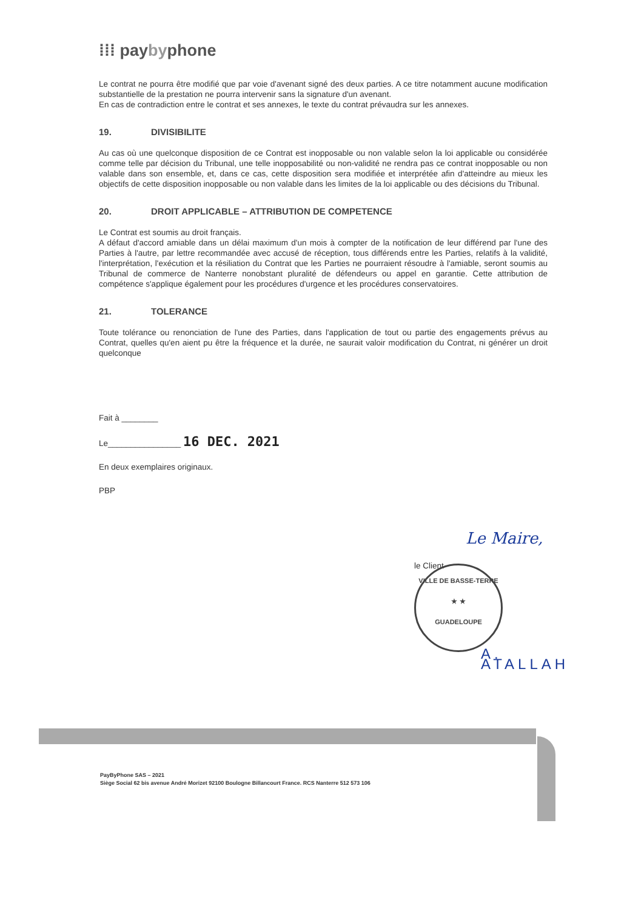⁞⁞⁞ paybyphone
Le contrat ne pourra être modifié que par voie d'avenant signé des deux parties. A ce titre notamment aucune modification substantielle de la prestation ne pourra intervenir sans la signature d'un avenant.
En cas de contradiction entre le contrat et ses annexes, le texte du contrat prévaudra sur les annexes.
19. DIVISIBILITE
Au cas où une quelconque disposition de ce Contrat est inopposable ou non valable selon la loi applicable ou considérée comme telle par décision du Tribunal, une telle inopposabilité ou non-validité ne rendra pas ce contrat inopposable ou non valable dans son ensemble, et, dans ce cas, cette disposition sera modifiée et interprétée afin d'atteindre au mieux les objectifs de cette disposition inopposable ou non valable dans les limites de la loi applicable ou des décisions du Tribunal.
20. DROIT APPLICABLE – ATTRIBUTION DE COMPETENCE
Le Contrat est soumis au droit français.
A défaut d'accord amiable dans un délai maximum d'un mois à compter de la notification de leur différend par l'une des Parties à l'autre, par lettre recommandée avec accusé de réception, tous différends entre les Parties, relatifs à la validité, l'interprétation, l'exécution et la résiliation du Contrat que les Parties ne pourraient résoudre à l'amiable, seront soumis au Tribunal de commerce de Nanterre nonobstant pluralité de défendeurs ou appel en garantie. Cette attribution de compétence s'applique également pour les procédures d'urgence et les procédures conservatoires.
21. TOLERANCE
Toute tolérance ou renonciation de l'une des Parties, dans l'application de tout ou partie des engagements prévus au Contrat, quelles qu'en aient pu être la fréquence et la durée, ne saurait valoir modification du Contrat, ni générer un droit quelconque
Fait à ________
Le________________ 16 DEC. 2021
En deux exemplaires originaux.
PBP
Le Maire,
le Client
VILLE DE BASSE-TERRE
★ ★
GUADELOUPE
A. ATALLAH
PayByPhone SAS – 2021
Siège Social 62 bis avenue André Morizet 92100 Boulogne Billancourt France. RCS Nanterre 512 573 106